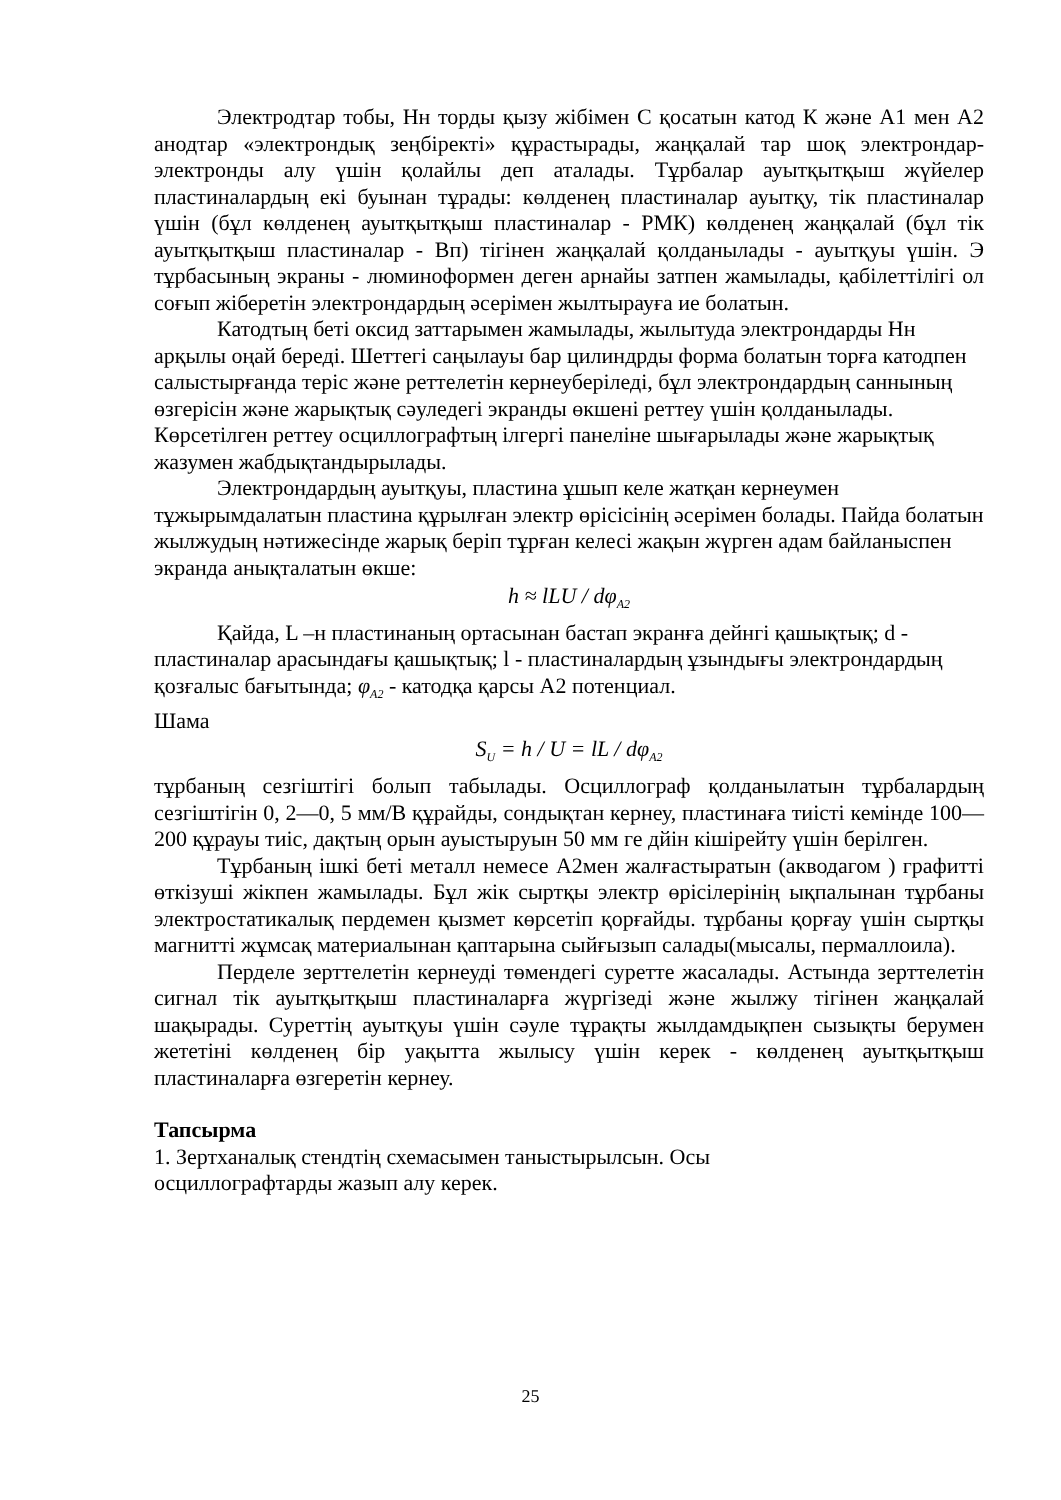Электродтар тобы, Нн торды қызу жібімен С қосатын катод К және А1 мен А2 анодтар «электрондық зеңбіректі» құрастырады, жаңқалай тар шоқ электрондар-электронды алу үшін қолайлы деп аталады. Тұрбалар ауытқытқыш жүйелер пластиналардың екі буынан тұрады: көлденең пластиналар ауытқу, тік пластиналар үшін (бұл көлденең ауытқытқыш пластиналар - РМК) көлденең жаңқалай (бұл тік ауытқытқыш пластиналар - Вп) тігінен жаңқалай қолданылады - ауытқуы үшін. Э тұрбасының экраны - люминоформен деген арнайы затпен жамылады, қабілеттілігі ол соғып жіберетін электрондардың әсерімен жылтырауға ие болатын.
Катодтың беті оксид заттарымен жамылады, жылытуда электрондарды Нн арқылы оңай береді. Шеттегі саңылауы бар цилиндрды форма болатын торға катодпен салыстырғанда теріс және реттелетін кернеуберіледі, бұл электрондардың саннының өзгерісін және жарықтық сәуледегі экранды өкшені реттеу үшін қолданылады. Көрсетілген реттеу осциллографтың ілгергі панеліне шығарылады және жарықтық жазумен жабдықтандырылады.
Электрондардың ауытқуы, пластина ұшып келе жатқан кернеумен тұжырымдалатын пластина құрылған электр өрісісінің әсерімен болады. Пайда болатын жылжудың нәтижесінде жарық беріп тұрған келесі жақын жүрген адам байланыспен экранда анықталатын өкше:
h ≈ lLU / dφ<sub>A2</sub>
Қайда, L –н пластинаның ортасынан бастап экранға дейнгі қашықтық; d - пластиналар арасындағы қашықтық; l - пластиналардың ұзындығы электрондардың қозғалыс бағытында; φ<sub>A2</sub> - катодқа қарсы А2 потенциал.
Шама
S<sub>U</sub> = h / U = lL / dφ<sub>A2</sub>
тұрбаның сезгіштігі болып табылады. Осциллограф қолданылатын тұрбалардың сезгіштігін 0, 2—0, 5 мм/В құрайды, сондықтан кернеу, пластинаға тиісті кемінде 100— 200 құрауы тиіс, дақтың орын ауыстыруын 50 мм ге дйін кішірейту үшін берілген.
Тұрбаның ішкі беті металл немесе А2мен жалғастыратын (акводагом ) графитті өткізуші жікпен жамылады. Бұл жік сыртқы электр өрісілерінің ықпалынан тұрбаны электростатикалық пердемен қызмет көрсетіп қорғайды. тұрбаны қорғау үшін сыртқы магнитті жұмсақ материалынан қаптарына сыйғызып салады(мысалы, пермаллоила).
Перделе зерттелетін кернеуді төмендегі суретте жасалады. Астында зерттелетін сигнал тік ауытқытқыш пластиналарға жүргізеді және жылжу тігінен жаңқалай шақырады. Суреттің ауытқуы үшін сәуле тұрақты жылдамдықпен сызықты берумен жететіні көлденең бір уақытта жылысу үшін керек - көлденең ауытқытқыш пластиналарға өзгеретін кернеу.
Тапсырма
1. Зертханалық стендтің схемасымен таныстырылсын. Осы
осциллографтарды жазып алу керек.
25